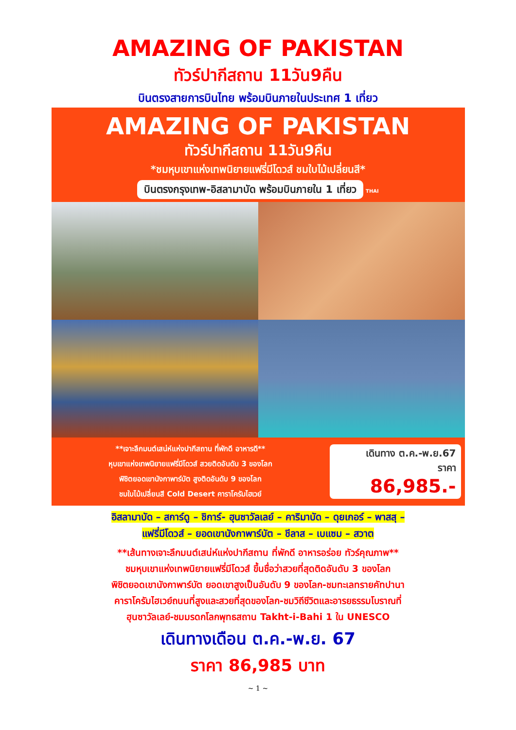AMAZING OF PAKISTAN
ทัวร์ปากีสถาน 11วัน9คืน
บินตรงสายการบินไทย พร้อมบินภายในประเทศ 1 เที่ยว
AMAZING OF PAKISTAN
ทัวร์ปากีสถาน 11วัน9คืน
*ชมหุบเขาแห่งเทพนิยายแฟรี่มีโดวส์ ชมใบไม้เปลี่ยนสี*
บินตรงกรุงเทพ-อิสลามาบัด พร้อมบินภายใน 1 เที่ยว
THAI
**เจาะลึกมนต์เสน่ห์แห่งปากีสถาน ที่พักดี อาหารดี**
หุบเขาแห่งเทพนิยายแฟรี่มีโดวส์ สวยติดอันดับ 3 ของโลก
พิชิตยอดเขานังกาพาร์บัต สูงติดอันดับ 9 ของโลก
ชมใบไม้เปลี่ยนสี Cold Desert คาราโครัมไฮเวย์
เดินทาง ต.ค.-พ.ย.67
ราคา
86,985.-
อิสลามาบัด – สการ์ดู – ชิการ์- ฮุนซาวัลเลย์ – คาริมาบัด – ดุยเกอร์ – พาสสุ –
แฟรี่มีโดวส์ – ยอดเขานังกาพาร์บัต – ชีลาส – เบแซม – สวาต
**เส้นทางเจาะลึกมนต์เสน่ห์แห่งปากีสถาน ที่พักดี อาหารอร่อย ทัวร์คุณภาพ**
ชมหุบเขาแห่งเทพนิยายแฟรี่มีโดวส์ ขึ้นชื่อว่าสวยที่สุดติดอันดับ 3 ของโลก
พิชิตยอดเขานังกาพาร์บัต ยอดเขาสูงเป็นอันดับ 9 ของโลก-ชมทะเลทรายคัทปานา
คาราโครัมไฮเวย์ถนนที่สูงและสวยที่สุดของโลก-ชมวิถีชีวิตและอารยธรรมโบราณที่
ฮุนซาวัลเลย์-ชมมรดกโลกพุทธสถาน Takht-i-Bahi 1 ใน UNESCO
เดินทางเดือน ต.ค.-พ.ย. 67
ราคา 86,985 บาท
~ 1 ~